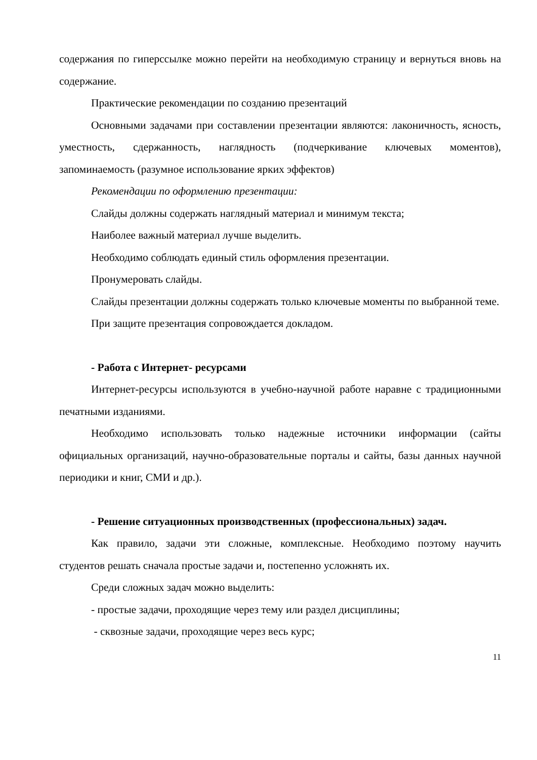содержания по гиперссылке можно перейти на необходимую страницу и вернуться вновь на содержание.
Практические рекомендации по созданию презентаций
Основными задачами при составлении презентации являются: лаконичность, ясность, уместность, сдержанность, наглядность (подчеркивание ключевых моментов), запоминаемость (разумное использование ярких эффектов)
Рекомендации по оформлению презентации:
Слайды должны содержать наглядный материал и минимум текста;
Наиболее важный материал лучше выделить.
Необходимо соблюдать единый стиль оформления презентации.
Пронумеровать слайды.
Слайды презентации должны содержать только ключевые моменты по выбранной теме.
При защите презентация сопровождается докладом.
- Работа с Интернет- ресурсами
Интернет-ресурсы используются в учебно-научной работе наравне с традиционными печатными изданиями.
Необходимо использовать только надежные источники информации (сайты официальных организаций, научно-образовательные порталы и сайты, базы данных научной периодики и книг, СМИ и др.).
- Решение ситуационных производственных (профессиональных) задач.
Как правило, задачи эти сложные, комплексные. Необходимо поэтому научить студентов решать сначала простые задачи и, постепенно усложнять их.
Среди сложных задач можно выделить:
- простые задачи, проходящие через тему или раздел дисциплины;
- сквозные задачи, проходящие через весь курс;
11